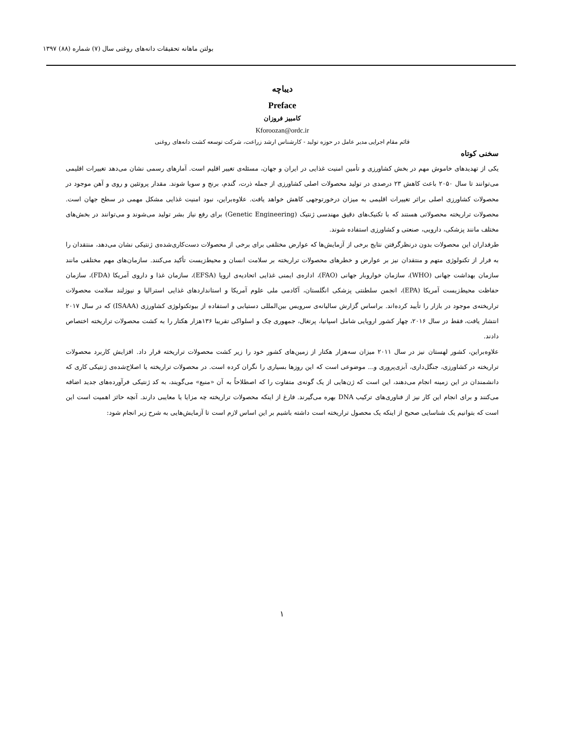بولتن ماهانه تحقیقات دانه‌های روغنی سال (۷) شماره (۸۸) ۱۳۹۷
دیباچه
Preface
کامبیز فروزان
Kforoozan@ordc.ir
قائم مقام اجرایی مدیر عامل در حوزه تولید - کارشناس ارشد زراعت، شرکت توسعه کشت دانه‌های روغنی
سخنی کوتاه
یکی از تهدیدهای خاموش مهم در بخش کشاورزی و تأمین امنیت غذایی در ایران و جهان، مسئله‌ی تغییر اقلیم است. آمارهای رسمی نشان می‌دهد تغییرات اقلیمی می‌توانند تا سال ۲۰۵۰ باعث کاهش ۲۳ درصدی در تولید محصولات اصلی کشاورزی از جمله ذرت، گندم، برنج و سویا شوند. مقدار پروتئین و روی و آهن موجود در محصولات کشاورزی اصلی براثر تغییرات اقلیمی به میزان درخورتوجهی کاهش خواهد یافت. علاوه‌براین، نبود امنیت غذایی مشکل مهمی در سطح جهان است. محصولات تراریخته محصولاتی هستند که با تکنیک‌های دقیق مهندسی ژنتیک (Genetic Engineering) برای رفع نیاز بشر تولید می‌شوند و می‌توانند در بخش‌های مختلف مانند پزشکی، دارویی، صنعتی و کشاورزی استفاده شوند.
طرفداران این محصولات بدون درنظرگرفتن نتایج برخی از آزمایش‌ها که عوارض مختلفی برای برخی از محصولات دست‌کاری‌شده‌ی ژنتیکی نشان می‌دهد، منتقدان را به فرار از تکنولوژی متهم و منتقدان نیز بر عوارض و خطرهای محصولات تراریخته بر سلامت انسان و محیط‌زیست تأکید می‌کنند. سازمان‌های مهم مختلفی مانند سازمان بهداشت جهانی (WHO)، سازمان خواروبار جهانی (FAO)، اداره‌ی ایمنی غذایی اتحادیه‌ی اروپا (EFSA)، سازمان غذا و داروی آمریکا (FDA)، سازمان حفاظت محیط‌زیست آمریکا (EPA)، انجمن سلطنتی پزشکی انگلستان، آکادمی ملی علوم آمریکا و استانداردهای غذایی استرالیا و نیوزلند سلامت محصولات تراریخته‌ی موجود در بازار را تأیید کرده‌اند. براساس گزارش سالیانه‌ی سرویس بین‌المللی دستیابی و استفاده از بیوتکنولوژی کشاورزی (ISAAA) که در سال ۲۰۱۷ انتشار یافت، فقط در سال ۲۰۱۶، چهار کشور اروپایی شامل اسپانیا، پرتغال، جمهوری چک و اسلواکی تقریبا ۱۳۶هزار هکتار را به کشت محصولات تراریخته اختصاص دادند.
علاوه‌براین، کشور لهستان نیز در سال ۲۰۱۱ میزان سه‌هزار هکتار از زمین‌های کشور خود را زیر کشت محصولات تراریخته قرار داد. افزایش کاربرد محصولات تراریخته در کشاورزی، جنگل‌داری، آبزی‌پروری و... موضوعی است که این روزها بسیاری را نگران کرده است. در محصولات تراریخته یا اصلاح‌شده‌ی ژنتیکی کاری که دانشمندان در این زمینه انجام می‌دهند، این است که ژن‌هایی از یک گونه‌ی متفاوت را که اصطلاحاً به آن «منبع» می‌گویند، به کد ژنتیکی فرآورده‌های جدید اضافه می‌کنند و برای انجام این کار نیز از فناوری‌های ترکیب DNA بهره می‌گیرند. فارغ از اینکه محصولات تراریخته چه مزایا یا معایبی دارند. آنچه حائز اهمیت است این است که بتوانیم یک شناسایی صحیح از اینکه یک محصول تراریخته است داشته باشیم بر این اساس لازم است تا آزمایش‌هایی به شرح زیر انجام شود:
۱